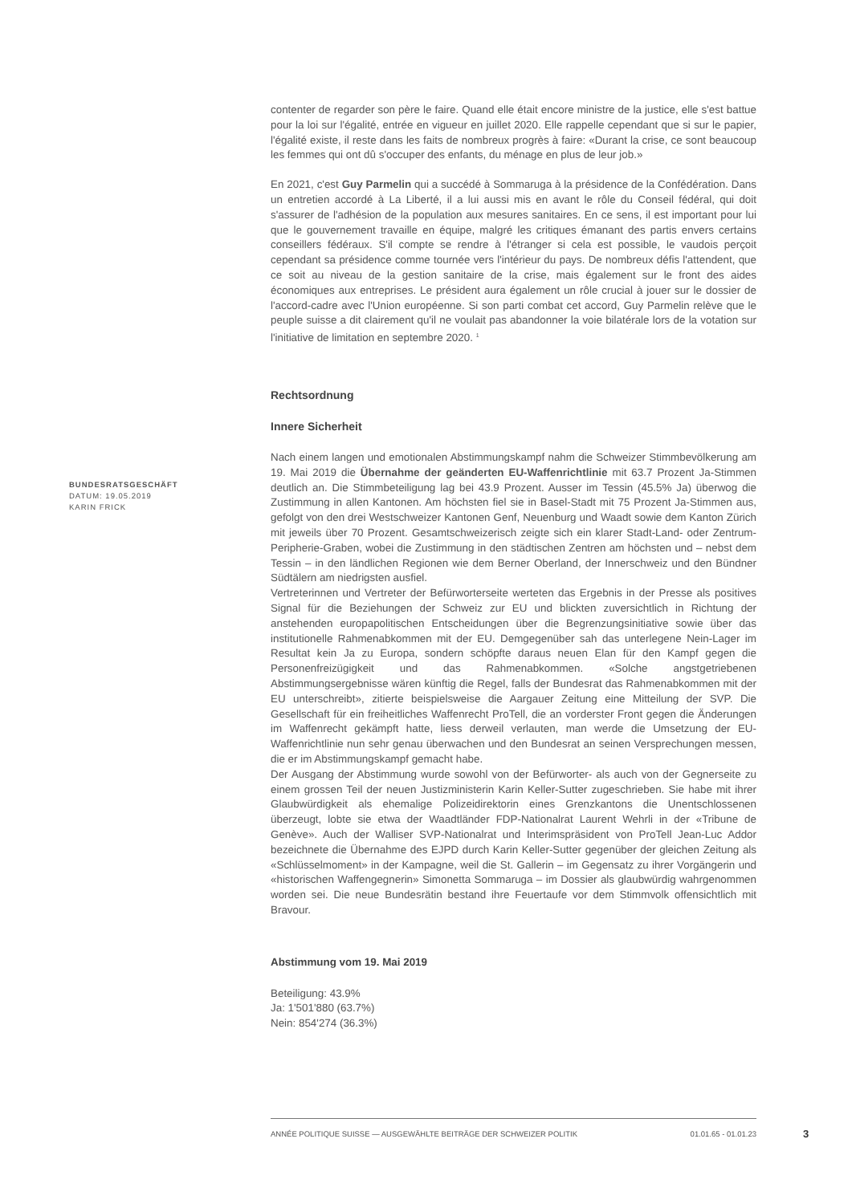BUNDESRATSGESCHÄFT
DATUM: 19.05.2019
KARIN FRICK
contenter de regarder son père le faire. Quand elle était encore ministre de la justice, elle s'est battue pour la loi sur l'égalité, entrée en vigueur en juillet 2020. Elle rappelle cependant que si sur le papier, l'égalité existe, il reste dans les faits de nombreux progrès à faire: «Durant la crise, ce sont beaucoup les femmes qui ont dû s'occuper des enfants, du ménage en plus de leur job.»
En 2021, c'est Guy Parmelin qui a succédé à Sommaruga à la présidence de la Confédération. Dans un entretien accordé à La Liberté, il a lui aussi mis en avant le rôle du Conseil fédéral, qui doit s'assurer de l'adhésion de la population aux mesures sanitaires. En ce sens, il est important pour lui que le gouvernement travaille en équipe, malgré les critiques émanant des partis envers certains conseillers fédéraux. S'il compte se rendre à l'étranger si cela est possible, le vaudois perçoit cependant sa présidence comme tournée vers l'intérieur du pays. De nombreux défis l'attendent, que ce soit au niveau de la gestion sanitaire de la crise, mais également sur le front des aides économiques aux entreprises. Le président aura également un rôle crucial à jouer sur le dossier de l'accord-cadre avec l'Union européenne. Si son parti combat cet accord, Guy Parmelin relève que le peuple suisse a dit clairement qu'il ne voulait pas abandonner la voie bilatérale lors de la votation sur l'initiative de limitation en septembre 2020. <sup>1</sup>
Rechtsordnung
Innere Sicherheit
Nach einem langen und emotionalen Abstimmungskampf nahm die Schweizer Stimmbevölkerung am 19. Mai 2019 die Übernahme der geänderten EU-Waffenrichtlinie mit 63.7 Prozent Ja-Stimmen deutlich an. Die Stimmbeteiligung lag bei 43.9 Prozent. Ausser im Tessin (45.5% Ja) überwog die Zustimmung in allen Kantonen. Am höchsten fiel sie in Basel-Stadt mit 75 Prozent Ja-Stimmen aus, gefolgt von den drei Westschweizer Kantonen Genf, Neuenburg und Waadt sowie dem Kanton Zürich mit jeweils über 70 Prozent. Gesamtschweizerisch zeigte sich ein klarer Stadt-Land- oder Zentrum-Peripherie-Graben, wobei die Zustimmung in den städtischen Zentren am höchsten und – nebst dem Tessin – in den ländlichen Regionen wie dem Berner Oberland, der Innerschweiz und den Bündner Südtälern am niedrigsten ausfiel.
Vertreterinnen und Vertreter der Befürworterseite werteten das Ergebnis in der Presse als positives Signal für die Beziehungen der Schweiz zur EU und blickten zuversichtlich in Richtung der anstehenden europapolitischen Entscheidungen über die Begrenzungsinitiative sowie über das institutionelle Rahmenabkommen mit der EU. Demgegenüber sah das unterlegene Nein-Lager im Resultat kein Ja zu Europa, sondern schöpfte daraus neuen Elan für den Kampf gegen die Personenfreizügigkeit und das Rahmenabkommen. «Solche angstgetriebenen Abstimmungsergebnisse wären künftig die Regel, falls der Bundesrat das Rahmenabkommen mit der EU unterschreibt», zitierte beispielsweise die Aargauer Zeitung eine Mitteilung der SVP. Die Gesellschaft für ein freiheitliches Waffenrecht ProTell, die an vorderster Front gegen die Änderungen im Waffenrecht gekämpft hatte, liess derweil verlauten, man werde die Umsetzung der EU-Waffenrichtlinie nun sehr genau überwachen und den Bundesrat an seinen Versprechungen messen, die er im Abstimmungskampf gemacht habe.
Der Ausgang der Abstimmung wurde sowohl von der Befürworter- als auch von der Gegnerseite zu einem grossen Teil der neuen Justizministerin Karin Keller-Sutter zugeschrieben. Sie habe mit ihrer Glaubwürdigkeit als ehemalige Polizeidirektorin eines Grenzkantons die Unentschlossenen überzeugt, lobte sie etwa der Waadtländer FDP-Nationalrat Laurent Wehrli in der «Tribune de Genève». Auch der Walliser SVP-Nationalrat und Interimspräsident von ProTell Jean-Luc Addor bezeichnete die Übernahme des EJPD durch Karin Keller-Sutter gegenüber der gleichen Zeitung als «Schlüsselmoment» in der Kampagne, weil die St. Gallerin – im Gegensatz zu ihrer Vorgängerin und «historischen Waffengegnerin» Simonetta Sommaruga – im Dossier als glaubwürdig wahrgenommen worden sei. Die neue Bundesrätin bestand ihre Feuertaufe vor dem Stimmvolk offensichtlich mit Bravour.
Abstimmung vom 19. Mai 2019
Beteiligung: 43.9%
Ja: 1'501'880 (63.7%)
Nein: 854'274 (36.3%)
ANNÉE POLITIQUE SUISSE — AUSGEWÄHLTE BEITRÄGE DER SCHWEIZER POLITIK 01.01.65 - 01.01.23
3